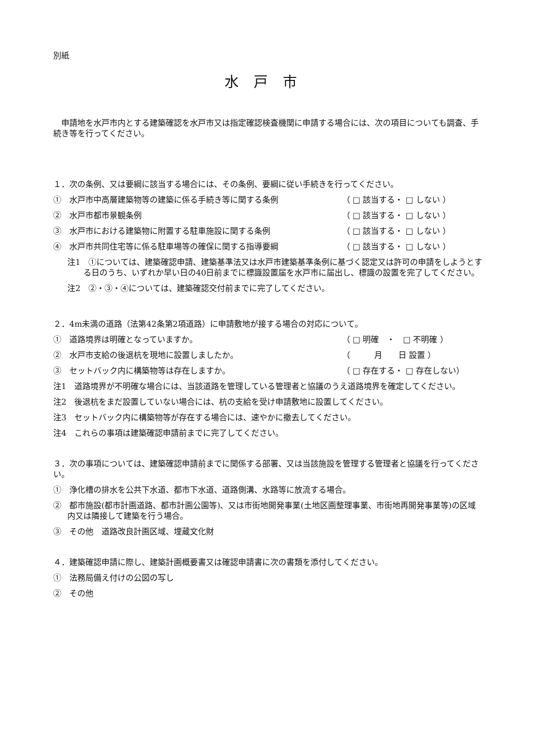別紙
水戸市
申請地を水戸市内とする建築確認を水戸市又は指定確認検査機関に申請する場合には、次の項目についても調査、手続き等を行ってください。
１．次の条例、又は要綱に該当する場合には、その条例、要綱に従い手続きを行ってください。
①　水戸市中高層建築物等の建築に係る手続き等に関する条例 （ □ 該当する・ □ しない ）
②　水戸市都市景観条例 （ □ 該当する・ □ しない ）
③　水戸市における建築物に附置する駐車施設に関する条例 （ □ 該当する・ □ しない ）
④　水戸市共同住宅等に係る駐車場等の確保に関する指導要綱 （ □ 該当する・ □ しない ）
注1　①については、建築確認申請、建築基準法又は水戸市建築基準条例に基づく認定又は許可の申請をしようとする日のうち、いずれか早い日の40日前までに標識設置届を水戸市に届出し、標識の設置を完了してください。
注2　②・③・④については、建築確認交付前までに完了してください。
２．4m未満の道路（法第42条第2項道路）に申請敷地が接する場合の対応について。
①　道路境界は明確となっていますか。 （ □ 明確　・　□ 不明確 ）
②　水戸市支給の後退杭を現地に設置しましたか。 （　　　月　　日 設置 ）
③　セットバック内に構築物等は存在しますか。 （ □ 存在する・ □ 存在しない）
注1　道路境界が不明確な場合には、当該道路を管理している管理者と協議のうえ道路境界を確定してください。
注2　後退杭をまだ設置していない場合には、杭の支給を受け申請敷地に設置してください。
注3　セットバック内に構築物等が存在する場合には、速やかに撤去してください。
注4　これらの事項は建築確認申請前までに完了してください。
３．次の事項については、建築確認申請前までに関係する部署、又は当該施設を管理する管理者と協議を行ってください。
①　浄化槽の排水を公共下水道、都市下水道、道路側溝、水路等に放流する場合。
②　都市施設(都市計画道路、都市計画公園等)、又は市街地開発事業(土地区画整理事業、市街地再開発事業等)の区域内又は隣接して建築を行う場合。
③　その他　道路改良計画区域、埋蔵文化財
４．建築確認申請に際し、建築計画概要書又は確認申請書に次の書類を添付してください。
①　法務局備え付けの公図の写し
②　その他